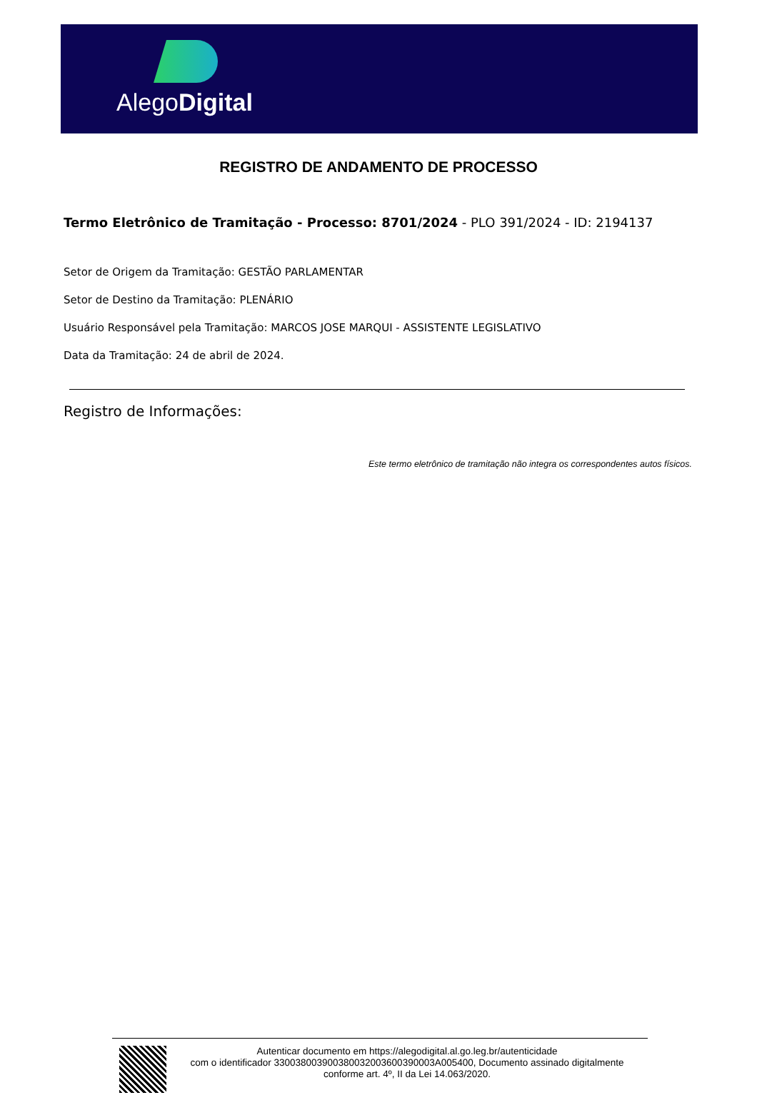AlegoDigital
REGISTRO DE ANDAMENTO DE PROCESSO
Termo Eletrônico de Tramitação - Processo: 8701/2024 - PLO 391/2024 - ID: 2194137
Setor de Origem da Tramitação: GESTÃO PARLAMENTAR
Setor de Destino da Tramitação: PLENÁRIO
Usuário Responsável pela Tramitação: MARCOS JOSE MARQUI - ASSISTENTE LEGISLATIVO
Data da Tramitação: 24 de abril de 2024.
Registro de Informações:
Este termo eletrônico de tramitação não integra os correspondentes autos físicos.
Autenticar documento em https://alegodigital.al.go.leg.br/autenticidade
com o identificador 330038003900380032003600390003A005400, Documento assinado digitalmente
conforme art. 4º, II da Lei 14.063/2020.